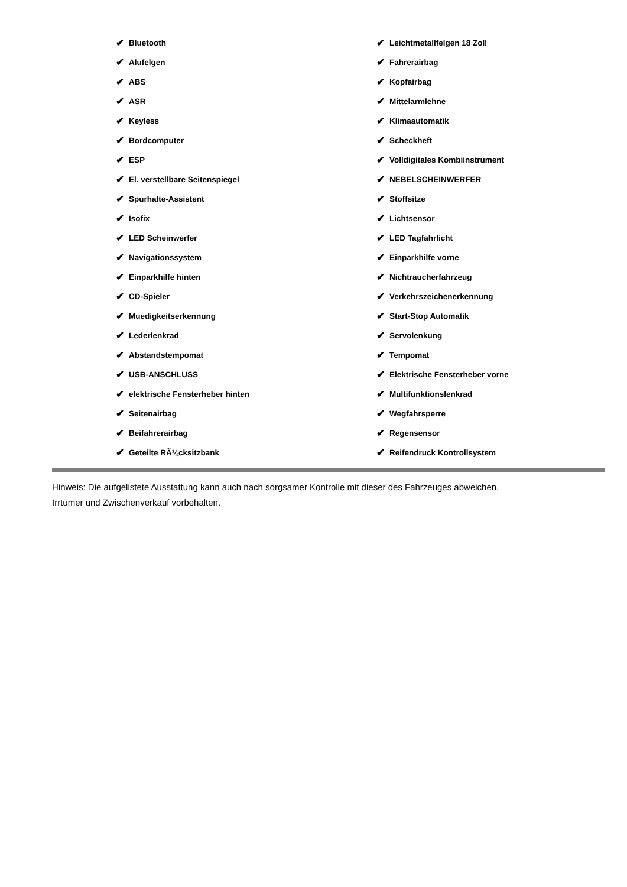✔ Bluetooth
✔ Alufelgen
✔ ABS
✔ ASR
✔ Keyless
✔ Bordcomputer
✔ ESP
✔ El. verstellbare Seitenspiegel
✔ Spurhalte-Assistent
✔ Isofix
✔ LED Scheinwerfer
✔ Navigationssystem
✔ Einparkhilfe hinten
✔ CD-Spieler
✔ Muedigkeitserkennung
✔ Lederlenkrad
✔ Abstandstempomat
✔ USB-ANSCHLUSS
✔ elektrische Fensterheber hinten
✔ Seitenairbag
✔ Beifahrerairbag
✔ Geteilte RÃ¼cksitzbank
✔ Leichtmetallfelgen 18 Zoll
✔ Fahrerairbag
✔ Kopfairbag
✔ Mittelarmlehne
✔ Klimaautomatik
✔ Scheckheft
✔ Volldigitales Kombiinstrument
✔ NEBELSCHEINWERFER
✔ Stoffsitze
✔ Lichtsensor
✔ LED Tagfahrlicht
✔ Einparkhilfe vorne
✔ Nichtraucherfahrzeug
✔ Verkehrszeichenerkennung
✔ Start-Stop Automatik
✔ Servolenkung
✔ Tempomat
✔ Elektrische Fensterheber vorne
✔ Multifunktionslenkrad
✔ Wegfahrsperre
✔ Regensensor
✔ Reifendruck Kontrollsystem
Hinweis: Die aufgelistete Ausstattung kann auch nach sorgsamer Kontrolle mit dieser des Fahrzeuges abweichen. Irrtümer und Zwischenverkauf vorbehalten.